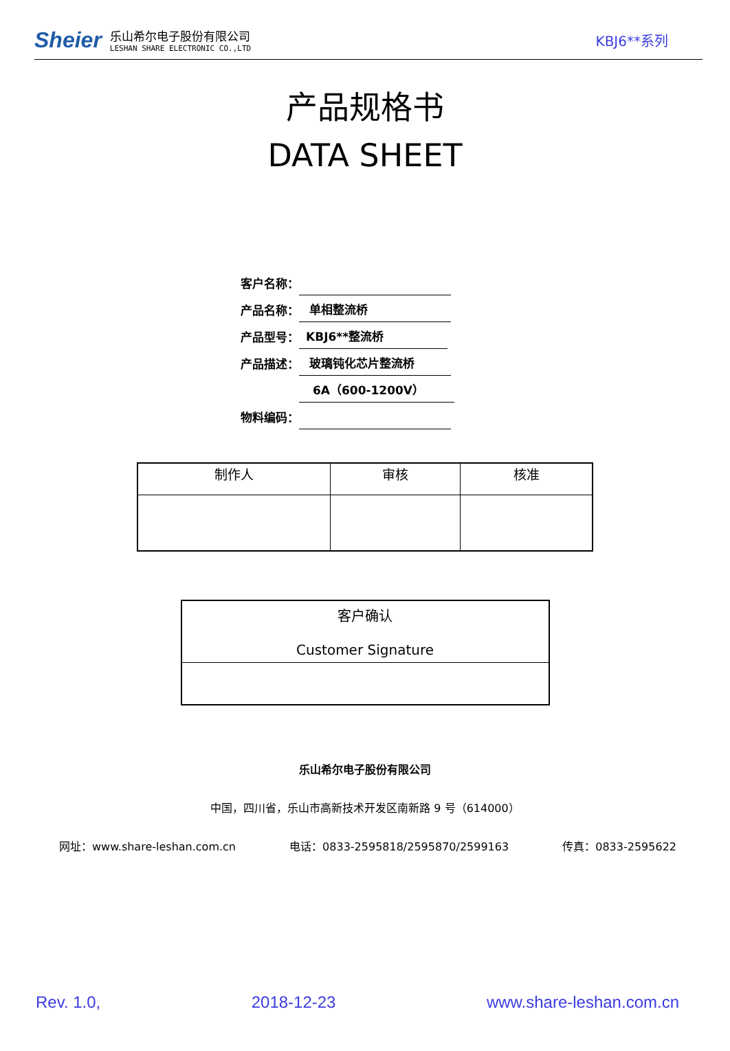Sheier
乐山希尔电子股份有限公司
LESHAN SHARE ELECTRONIC CO.,LTD
KBJ6**系列
产品规格书
DATA SHEET
客户名称：
产品名称： 单相整流桥
产品型号： KBJ6**整流桥
产品描述： 玻璃钝化芯片整流桥
6A（600-1200V）
物料编码：
| 制作人 | 审核 | 核准 |
| 客户确认 Customer Signature |
乐山希尔电子股份有限公司
中国，四川省，乐山市高新技术开发区南新路 9 号（614000）
网址：www.share-leshan.com.cn 电话：0833-2595818/2595870/2599163 传真：0833-2595622
Rev. 1.0, 2018-12-23 www.share-leshan.com.cn